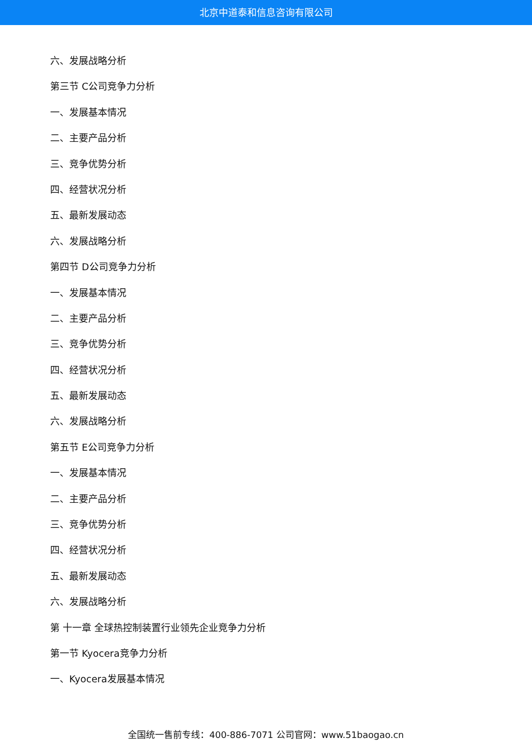北京中道泰和信息咨询有限公司
六、发展战略分析
第三节 C公司竞争力分析
一、发展基本情况
二、主要产品分析
三、竞争优势分析
四、经营状况分析
五、最新发展动态
六、发展战略分析
第四节 D公司竞争力分析
一、发展基本情况
二、主要产品分析
三、竞争优势分析
四、经营状况分析
五、最新发展动态
六、发展战略分析
第五节 E公司竞争力分析
一、发展基本情况
二、主要产品分析
三、竞争优势分析
四、经营状况分析
五、最新发展动态
六、发展战略分析
第 十一章 全球热控制装置行业领先企业竞争力分析
第一节 Kyocera竞争力分析
一、Kyocera发展基本情况
全国统一售前专线：400-886-7071 公司官网：www.51baogao.cn